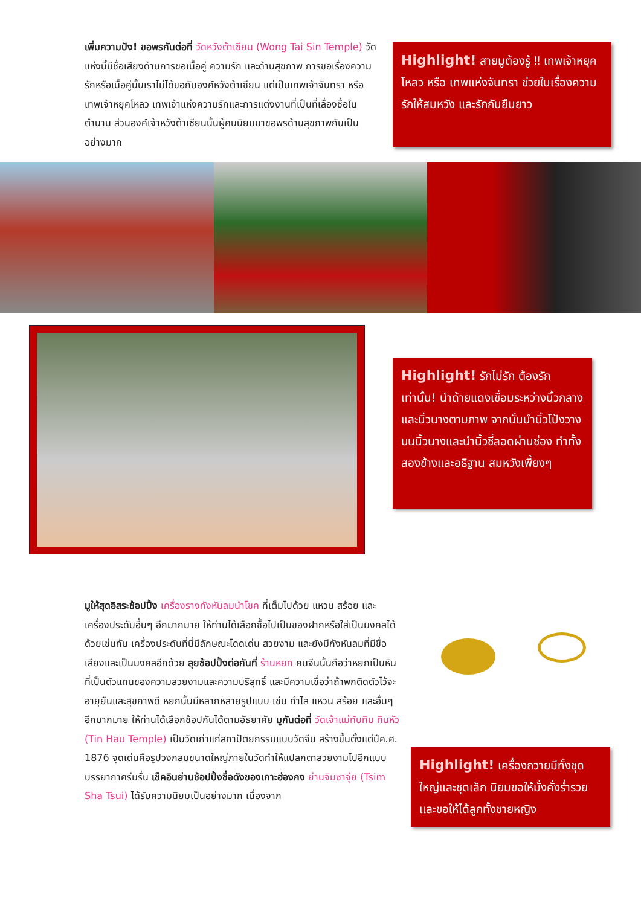เพิ่มความปัง! ขอพรกันต่อที่ วัดหวังต้าเซียน (Wong Tai Sin Temple) วัดแห่งนี้มีชื่อเสียงด้านการขอเนื้อคู่ ความรัก และด้านสุขภาพ การขอเรื่องความรักหรือเนื้อคู่นั้นเราไม่ได้ขอกับองค์หวังต้าเซียน แต่เป็นเทพเจ้าจันทรา หรือ เทพเจ้าหยุคโหลว เทพเจ้าแห่งความรักและการแต่งงานที่เป็นที่เลื่องชื่อในตำนาน ส่วนองค์เจ้าหวังต้าเซียนนั้นผู้คนนิยมมาขอพรด้านสุขภาพกันเป็นอย่างมาก
Highlight! สายมูต้องรู้ ‼ เทพเจ้าหยุคโหลว หรือ เทพแห่งจันทรา ช่วยในเรื่องความรักให้สมหวัง และรักกันยืนยาว
Highlight! รักไม่รัก ต้องรัก เท่านั้น! นำด้ายแดงเชื่อมระหว่างนิ้วกลางและนิ้วนางตามภาพ จากนั้นนำนิ้วโป้งวางบนนิ้วนางและนำนิ้วชี้ลอดผ่านช่อง ทำทั้งสองข้างและอธิฐาน สมหวังเพี้ยงๆ
มูให้สุดอิสระช้อปปิ้ง เครื่องรางกังหันลมนำโชค ที่เต็มไปด้วย แหวน สร้อย และเครื่องประดับอื่นๆ อีกมากมาย ให้ท่านได้เลือกซื้อไปเป็นของฝากหรือใส่เป็นมงคลได้ด้วยเช่นกัน เครื่องประดับที่นี่มีลักษณะโดดเด่น สวยงาม และยังมีกังหันลมที่มีชื่อเสียงและเป็นมงคลอีกด้วย ลุยช้อปปิ้งต่อกันที่ ร้านหยก คนจีนนั้นถือว่าหยกเป็นหินที่เป็นตัวแทนของความสวยงามและความบริสุทธิ์ และมีความเชื่อว่าถ้าพกติดตัวไว้จะอายุยืนและสุขภาพดี หยกนั้นมีหลากหลายรูปแบบ เช่น กำไล แหวน สร้อย และอื่นๆ อีกมากมาย ให้ท่านได้เลือกช้อปกันได้ตามอัธยาศัย มูกันต่อที่ วัดเจ้าแม่ทับทิม ทินหัว (Tin Hau Temple) เป็นวัดเก่าแก่สถาปัตยกรรมแบบวัดจีน สร้างขึ้นตั้งแต่ปีค.ศ. 1876 จุดเด่นคือรูปวงกลมขนาดใหญ่ภายในวัดทำให้แปลกตาสวยงามไปอีกแบบ บรรยากาศร่มรื่น เช็คอินย่านช้อปปิ้งชื่อดังของเกาะฮ่องกง ย่านจิมซาจุ่ย (Tsim Sha Tsui) ได้รับความนิยมเป็นอย่างมาก เนื่องจาก
Highlight! เครื่องถวายมีทั้งชุดใหญ่และชุดเล็ก นิยมขอให้มั่งคั่งร่ำรวย และขอให้ได้ลูกทั้งชายหญิง